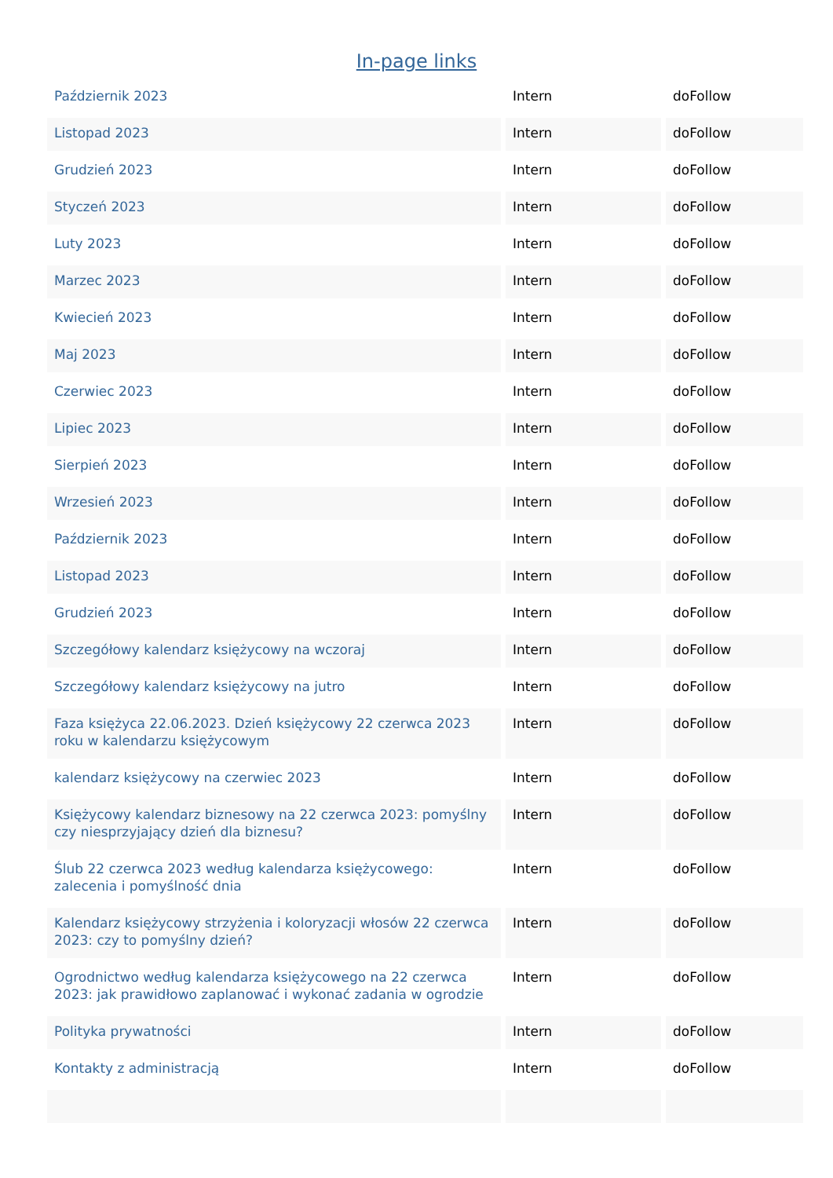In-page links
| Październik 2023 | Intern | doFollow |
| Listopad 2023 | Intern | doFollow |
| Grudzień 2023 | Intern | doFollow |
| Styczeń 2023 | Intern | doFollow |
| Luty 2023 | Intern | doFollow |
| Marzec 2023 | Intern | doFollow |
| Kwiecień 2023 | Intern | doFollow |
| Maj 2023 | Intern | doFollow |
| Czerwiec 2023 | Intern | doFollow |
| Lipiec 2023 | Intern | doFollow |
| Sierpień 2023 | Intern | doFollow |
| Wrzesień 2023 | Intern | doFollow |
| Październik 2023 | Intern | doFollow |
| Listopad 2023 | Intern | doFollow |
| Grudzień 2023 | Intern | doFollow |
| Szczegółowy kalendarz księżycowy na wczoraj | Intern | doFollow |
| Szczegółowy kalendarz księżycowy na jutro | Intern | doFollow |
| Faza księżyca 22.06.2023. Dzień księżycowy 22 czerwca 2023 roku w kalendarzu księżycowym | Intern | doFollow |
| kalendarz księżycowy na czerwiec 2023 | Intern | doFollow |
| Księżycowy kalendarz biznesowy na 22 czerwca 2023: pomyślny czy niesprzyjający dzień dla biznesu? | Intern | doFollow |
| Ślub 22 czerwca 2023 według kalendarza księżycowego: zalecenia i pomyślność dnia | Intern | doFollow |
| Kalendarz księżycowy strzyżenia i koloryzacji włosów 22 czerwca 2023: czy to pomyślny dzień? | Intern | doFollow |
| Ogrodnictwo według kalendarza księżycowego na 22 czerwca 2023: jak prawidłowo zaplanować i wykonać zadania w ogrodzie | Intern | doFollow |
| Polityka prywatności | Intern | doFollow |
| Kontakty z administracją | Intern | doFollow |